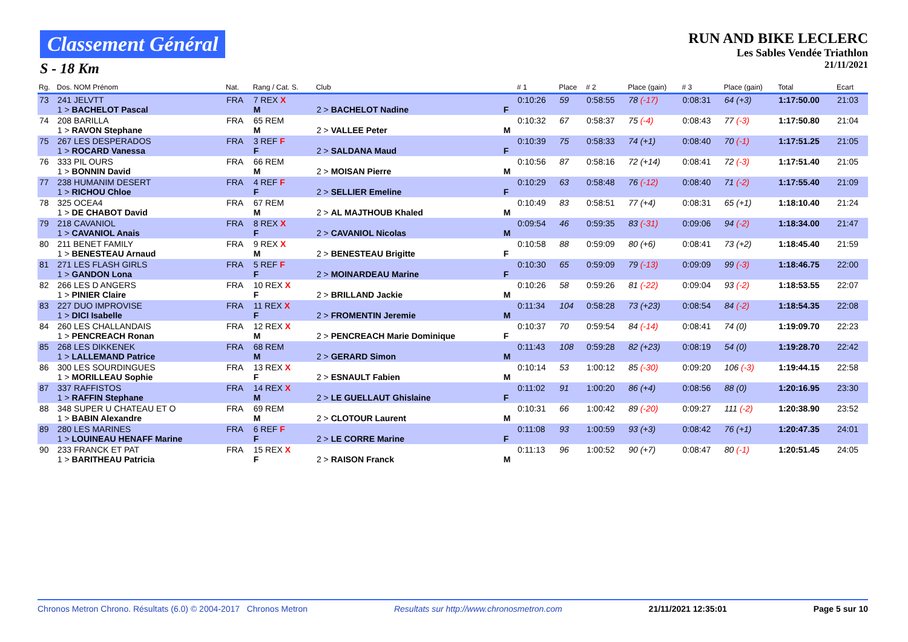Classement Général
S - 18 Km
RUN AND BIKE LECLERC
Les Sables Vendée Triathlon
21/11/2021
| Rg. | Dos. NOM Prénom | Nat. | Rang / Cat. S. | Club | | # 1 | Place | # 2 | Place (gain) | # 3 | Place (gain) | Total | Ecart |
| --- | --- | --- | --- | --- | --- | --- | --- | --- | --- | --- | --- | --- | --- |
| 73 | 241 JELVTT 1 > BACHELOT Pascal | FRA | 7 REX X M | 2 > BACHELOT Nadine | F | 0:10:26 | 59 | 0:58:55 | 78 (-17) | 0:08:31 | 64 (+3) | 1:17:50.00 | 21:03 |
| 74 | 208 BARILLA 1 > RAVON Stephane | FRA | 65 REM M | 2 > VALLEE Peter | M | 0:10:32 | 67 | 0:58:37 | 75 (-4) | 0:08:43 | 77 (-3) | 1:17:50.80 | 21:04 |
| 75 | 267 LES DESPERADOS 1 > ROCARD Vanessa | FRA | 3 REF F F | 2 > SALDANA Maud | F | 0:10:39 | 75 | 0:58:33 | 74 (+1) | 0:08:40 | 70 (-1) | 1:17:51.25 | 21:05 |
| 76 | 333 PIL OURS 1 > BONNIN David | FRA | 66 REM M | 2 > MOISAN Pierre | M | 0:10:56 | 87 | 0:58:16 | 72 (+14) | 0:08:41 | 72 (-3) | 1:17:51.40 | 21:05 |
| 77 | 238 HUMANIM DESERT 1 > RICHOU Chloe | FRA | 4 REF F F | 2 > SELLIER Emeline | F | 0:10:29 | 63 | 0:58:48 | 76 (-12) | 0:08:40 | 71 (-2) | 1:17:55.40 | 21:09 |
| 78 | 325 OCEA4 1 > DE CHABOT David | FRA | 67 REM M | 2 > AL MAJTHOUB Khaled | M | 0:10:49 | 83 | 0:58:51 | 77 (+4) | 0:08:31 | 65 (+1) | 1:18:10.40 | 21:24 |
| 79 | 218 CAVANIOL 1 > CAVANIOL Anais | FRA | 8 REX X F | 2 > CAVANIOL Nicolas | M | 0:09:54 | 46 | 0:59:35 | 83 (-31) | 0:09:06 | 94 (-2) | 1:18:34.00 | 21:47 |
| 80 | 211 BENET FAMILY 1 > BENESTEAU Arnaud | FRA | 9 REX X M | 2 > BENESTEAU Brigitte | F | 0:10:58 | 88 | 0:59:09 | 80 (+6) | 0:08:41 | 73 (+2) | 1:18:45.40 | 21:59 |
| 81 | 271 LES FLASH GIRLS 1 > GANDON Lona | FRA | 5 REF F F | 2 > MOINARDEAU Marine | F | 0:10:30 | 65 | 0:59:09 | 79 (-13) | 0:09:09 | 99 (-3) | 1:18:46.75 | 22:00 |
| 82 | 266 LES D ANGERS 1 > PINIER Claire | FRA | 10 REX X F | 2 > BRILLAND Jackie | M | 0:10:26 | 58 | 0:59:26 | 81 (-22) | 0:09:04 | 93 (-2) | 1:18:53.55 | 22:07 |
| 83 | 227 DUO IMPROVISE 1 > DICI Isabelle | FRA | 11 REX X F | 2 > FROMENTIN Jeremie | M | 0:11:34 | 104 | 0:58:28 | 73 (+23) | 0:08:54 | 84 (-2) | 1:18:54.35 | 22:08 |
| 84 | 260 LES CHALLANDAIS 1 > PENCREACH Ronan | FRA | 12 REX X M | 2 > PENCREACH Marie Dominique | F | 0:10:37 | 70 | 0:59:54 | 84 (-14) | 0:08:41 | 74 (0) | 1:19:09.70 | 22:23 |
| 85 | 268 LES DIKKENEK 1 > LALLEMAND Patrice | FRA | 68 REM M | 2 > GERARD Simon | M | 0:11:43 | 108 | 0:59:28 | 82 (+23) | 0:08:19 | 54 (0) | 1:19:28.70 | 22:42 |
| 86 | 300 LES SOURDINGUES 1 > MORILLEAU Sophie | FRA | 13 REX X F | 2 > ESNAULT Fabien | M | 0:10:14 | 53 | 1:00:12 | 85 (-30) | 0:09:20 | 106 (-3) | 1:19:44.15 | 22:58 |
| 87 | 337 RAFFISTOS 1 > RAFFIN Stephane | FRA | 14 REX X M | 2 > LE GUELLAUT Ghislaine | F | 0:11:02 | 91 | 1:00:20 | 86 (+4) | 0:08:56 | 88 (0) | 1:20:16.95 | 23:30 |
| 88 | 348 SUPER U CHATEAU ET O 1 > BABIN Alexandre | FRA | 69 REM M | 2 > CLOTOUR Laurent | M | 0:10:31 | 66 | 1:00:42 | 89 (-20) | 0:09:27 | 111 (-2) | 1:20:38.90 | 23:52 |
| 89 | 280 LES MARINES 1 > LOUINEAU HENAFF Marine | FRA | 6 REF F F | 2 > LE CORRE Marine | F | 0:11:08 | 93 | 1:00:59 | 93 (+3) | 0:08:42 | 76 (+1) | 1:20:47.35 | 24:01 |
| 90 | 233 FRANCK ET PAT 1 > BARITHEAU Patricia | FRA | 15 REX X F | 2 > RAISON Franck | M | 0:11:13 | 96 | 1:00:52 | 90 (+7) | 0:08:47 | 80 (-1) | 1:20:51.45 | 24:05 |
Chronos Metron Chrono. Résultats (6.0) © 2004-2017 Chronos Metron Resultats sur http://www.chronosmetron.com 21/11/2021 12:35:01 Page 5 sur 10